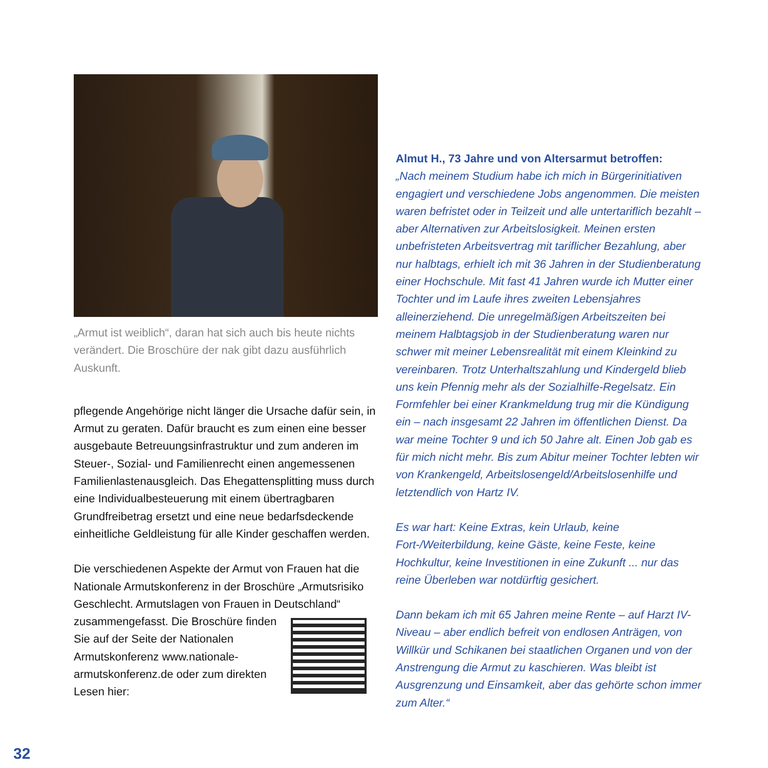„Armut ist weiblich“, daran hat sich auch bis heute nichts verändert. Die Broschüre der nak gibt dazu ausführlich Auskunft.
pflegende Angehörige nicht länger die Ursache dafür sein, in Armut zu geraten. Dafür braucht es zum einen eine besser ausgebaute Betreuungsinfrastruktur und zum anderen im Steuer-, Sozial- und Familienrecht einen angemessenen Familienlastenausgleich. Das Ehegattensplitting muss durch eine Individualbesteuerung mit einem übertragbaren Grundfreibetrag ersetzt und eine neue bedarfsdeckende einheitliche Geldleistung für alle Kinder geschaffen werden.
Die verschiedenen Aspekte der Armut von Frauen hat die Nationale Armutskonferenz in der Broschüre „Armutsrisiko Geschlecht. Armutslagen von Frauen in Deutschland“
zusammengefasst. Die Broschüre finden Sie auf der Seite der Nationalen Armutskonferenz www.nationale-armutskonferenz.de oder zum direkten Lesen hier:
Almut H., 73 Jahre und von Altersarmut betroffen:
„Nach meinem Studium habe ich mich in Bürgerinitiativen engagiert und verschiedene Jobs angenommen. Die meisten waren befristet oder in Teilzeit und alle untertariflich bezahlt – aber Alternativen zur Arbeitslosigkeit. Meinen ersten unbefristeten Arbeitsvertrag mit tariflicher Bezahlung, aber nur halbtags, erhielt ich mit 36 Jahren in der Studienberatung einer Hochschule. Mit fast 41 Jahren wurde ich Mutter einer Tochter und im Laufe ihres zweiten Lebensjahres alleinerziehend. Die unregelmäßigen Arbeitszeiten bei meinem Halbtagsjob in der Studienberatung waren nur schwer mit meiner Lebensrealität mit einem Kleinkind zu vereinbaren. Trotz Unterhaltszahlung und Kindergeld blieb uns kein Pfennig mehr als der Sozialhilfe-Regelsatz. Ein Formfehler bei einer Krankmeldung trug mir die Kündigung ein – nach insgesamt 22 Jahren im öffentlichen Dienst. Da war meine Tochter 9 und ich 50 Jahre alt. Einen Job gab es für mich nicht mehr. Bis zum Abitur meiner Tochter lebten wir von Krankengeld, Arbeitslosengeld/Arbeitslosenhilfe und letztendlich von Hartz IV.
Es war hart: Keine Extras, kein Urlaub, keine Fort-/Weiterbildung, keine Gäste, keine Feste, keine Hochkultur, keine Investitionen in eine Zukunft ... nur das reine Überleben war notdürftig gesichert.
Dann bekam ich mit 65 Jahren meine Rente – auf Harzt IV-Niveau – aber endlich befreit von endlosen Anträgen, von Willkür und Schikanen bei staatlichen Organen und von der Anstrengung die Armut zu kaschieren. Was bleibt ist Ausgrenzung und Einsamkeit, aber das gehörte schon immer zum Alter.“
32